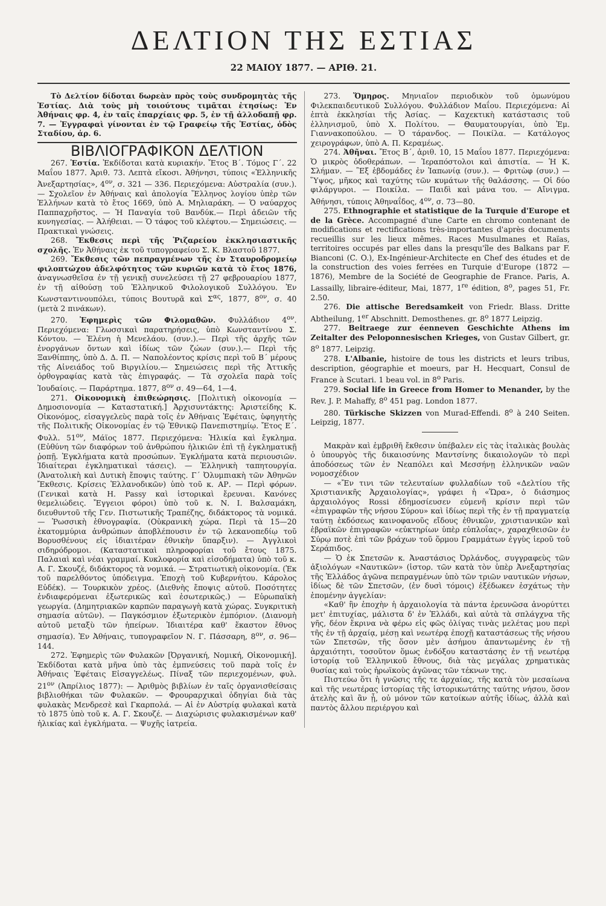ΔΕΛΤΙΟΝ ΤΗΣ ΕΣΤΙΑΣ
22 ΜΑΙΟΥ 1877. — ΑΡΙΘ. 21.
Τὸ Δελτίον δίδοται δωρεὰν πρὸς τοὺς συνδρομητὰς τῆς Ἑστίας. Διὰ τοὺς μὴ τοιούτους τιμᾶται ἐτησίως: Ἐν Ἀθήναις φρ. 4, ἐν ταῖς ἐπαρχίαις φρ. 5, ἐν τῇ ἀλλοδαπῇ φρ. 7. — Ἐγγραφαὶ γίνονται ἐν τῷ Γραφείῳ τῆς Ἑστίας, ὁδὸς Σταδίου, ἀρ. 6.
ΒΙΒΛΙΟΓΡΑΦΙΚΟΝ ΔΕΛΤΙΟΝ
267. Ἑστία. Ἐκδίδοται κατὰ κυριακήν. Ἔτος Β΄. Τόμος Γ΄. 22 Μαΐου 1877. Ἀριθ. 73. Λεπτὰ εἴκοσι. Ἀθήνησι, τύποις «Ἑλληνικῆς Ἀνεξαρτησίας», 4<sup>ον</sup>, σ. 321 — 336. Περιεχόμενα: Αὐστραλία (συν.).— Σχολεῖον ἐν Ἀθήναις καὶ ἀπολογία Ἕλληνος λογίου ὑπὲρ τῶν Ἑλλήνων κατὰ τὸ ἔτος 1669, ὑπὸ Α. Μηλιαράκη. — Ὁ ναύαρχος Παππαχρῆστος. — Ἡ Παναγία τοῦ Βανδύκ.— Περὶ ἀδειῶν τῆς κυνηγεσίας. — Ἀλήθειαι. — Ὁ τάφος τοῦ κλέφτου.— Σημειώσεις. — Πρακτικαὶ γνώσεις.
268. Ἔκθεσις περὶ τῆς Ῥιζαρείου ἐκκλησιαστικῆς σχολῆς. Ἐν Ἀθήναις ἐκ τοῦ τυπογραφείου Σ. Κ. Βλαστοῦ 1877.
269. Ἔκθεσις τῶν πεπραγμένων τῆς ἐν Σταυροδρομείῳ φιλοπτώχου ἀδελφότητος τῶν κυριῶν κατὰ τὸ ἔτος 1876, ἀναγνωσθεῖσα ἐν τῇ γενικῇ συνελεύσει τῇ 27 φεβρουαρίου 1877, ἐν τῇ αἰθούσῃ τοῦ Ἑλληνικοῦ Φιλολογικοῦ Συλλόγου. Ἐν Κωνσταντινουπόλει, τύποις Βουτυρᾶ καὶ Σ<sup>ας</sup>, 1877, 8<sup>ον</sup>, σ. 40 (μετὰ 2 πινάκων).
270. Ἐφημερὶς τῶν Φιλομαθῶν. Φυλλάδιον 4<sup>ον</sup>. Περιεχόμενα: Γλωσσικαὶ παρατηρήσεις, ὑπὸ Κωνσταντίνου Σ. Κόντου. — Ἑλένη ἡ Μενελάου. (συν.).— Περὶ τῆς ἀρχῆς τῶν ἐνοργάνων ὄντων καὶ ἰδίως τῶν ζώων (συν.).— Περὶ τῆς Ξανθίππης, ὑπὸ Δ. Δ. Π. — Ναπολέοντος κρίσις περὶ τοῦ Β΄ μέρους τῆς Αἰνειάδος τοῦ Βιργιλίου.— Σημειώσεις περὶ τῆς Ἀττικῆς ὀρθογραφίας κατὰ τὰς ἐπιγραφάς. — Τὰ σχολεῖα παρὰ τοῖς Ἰουδαίοις. — Παράρτημα. 1877, 8<sup>ον</sup> σ. 49—64, 1—4.
271. Οἰκονομικὴ ἐπιθεώρησις. [Πολιτικὴ οἰκονομία — Δημοσιονομία — Καταστατική.] Ἀρχισυντάκτης: Ἀριστείδης Κ. Οἰκονόμος, εἰσαγγελεὺς παρὰ τοῖς ἐν Ἀθήναις Ἐφέταις, ὑφηγητὴς τῆς Πολιτικῆς Οἰκονομίας ἐν τῷ Ἐθνικῷ Πανεπιστημίῳ. Ἔτος Ε΄. Φυλλ. 51<sup>ον</sup>, Μάϊος 1877. Περιεχόμενα: Ἡλικία καὶ ἔγκλημα. (Εὐθύνη τῶν διαφόρων τοῦ ἀνθρώπου ἡλικιῶν ἐπὶ τῇ ἐγκληματικῇ ῥοπῇ. Ἐγκλήματα κατὰ προσώπων. Ἐγκλήματα κατὰ περιουσιῶν. Ἰδιαίτεραι ἐγκληματικαὶ τάσεις). — Ἑλληνικὴ ταπητουργία. (Ἀνατολικὴ καὶ Δυτικὴ ἔποψις ταύτης. Γ΄ Ὀλυμπιακὴ τῶν Ἀθηνῶν Ἔκθεσις. Κρίσεις Ἑλλανοδικῶν) ὑπὸ τοῦ κ. ΑΡ. — Περὶ φόρων. (Γενικαὶ κατὰ Η. Passy καὶ ἱστορικαὶ ἔρευναι. Κανόνες θεμελιώδεις. Ἔγγειοι φόροι) ὑπὸ τοῦ κ. Ν. Ι. Βαλσαμάκη, διευθυντοῦ τῆς Γεν. Πιστωτικῆς Τραπέζης, διδάκτορος τὰ νομικά. — Ῥωσσικὴ ἐθνογραφία. (Οὐκρανικὴ χώρα. Περὶ τὰ 15—20 ἑκατομμύρια ἀνθρώπων ἀποβλέπουσιν ἐν τῷ λεκανοπεδίῳ τοῦ Βορυσθένους εἰς ἰδιαιτέραν ἐθνικὴν ὕπαρξιν). — Ἀγγλικοὶ σιδηρόδρομοι. (Καταστατικαὶ πληροφορίαι τοῦ ἔτους 1875. Παλαιαὶ καὶ νέαι γραμμαί. Κυκλοφορία καὶ εἰσοδήματα) ὑπὸ τοῦ κ. Α. Γ. Σκουζέ, διδάκτορος τὰ νομικά. — Στρατιωτικὴ οἰκονομία. (Ἐκ τοῦ παρελθόντος ὑπόδειγμα. Ἐποχὴ τοῦ Κυβερνήτου. Κάρολος Εὐδέκ). — Τουρκικὸν χρέος. (Διεθνὴς ἔποψις αὐτοῦ. Ποσότητες ἐνδιαφερόμεναι ἐξωτερικῶς καὶ ἐσωτερικῶς.) — Εὐρωπαϊκὴ γεωργία. (Δημητριακῶν καρπῶν παραγωγὴ κατὰ χώρας. Συγκριτικὴ σημασία αὐτῶν). — Παγκόσμιον ἐξωτερικὸν ἐμπόριον. (Διανομὴ αὐτοῦ μεταξὺ τῶν ἠπείρων. Ἰδιαιτέρα καθ' ἕκαστον ἔθνος σημασία). Ἐν Ἀθήναις, τυπογραφεῖον Ν. Γ. Πάσσαρη, 8<sup>ον</sup>, σ. 96—144.
272. Ἐφημερὶς τῶν Φυλακῶν [Ὀργανική, Νομική, Οἰκονομική]. Ἐκδίδοται κατὰ μῆνα ὑπὸ τὰς ἐμπνεύσεις τοῦ παρὰ τοῖς ἐν Ἀθήναις Ἐφέταις Εἰσαγγελέως. Πίναξ τῶν περιεχομένων, φυλ. 21<sup>ον</sup> (Ἀπρίλιος 1877): — Ἀριθμὸς βιβλίων ἐν ταῖς ὀργανισθείσαις βιβλιοθήκαι τῶν Φυλακῶν. — Φρουραρχικαὶ ὁδηγίαι διὰ τὰς φυλακὰς Μενδρεσὲ καὶ Γκαρπολά. — Αἱ ἐν Αὐστρίᾳ φυλακαὶ κατὰ τὸ 1875 ὑπὸ τοῦ κ. Α. Γ. Σκουζέ. — Διαχώρισις φυλακισμένων καθ' ἡλικίας καὶ ἐγκλήματα. — Ψυχῆς ἰατρεία.
273. Ὅμηρος. Μηνιαῖον περιοδικὸν τοῦ ὁμωνύμου Φιλεκπαιδευτικοῦ Συλλόγου. Φυλλάδιον Μαΐου. Περιεχόμενα: Αἱ ἑπτὰ ἐκκλησίαι τῆς Ἀσίας. — Καχεκτικὴ κατάστασις τοῦ ἑλληνισμοῦ, ὑπὸ Χ. Πολίτου. — Θαυματουργίαι, ὑπὸ Ἐμ. Γιαννακοπούλου. — Ὁ τάρανδος. — Ποικίλα. — Κατάλογος χειρογράφων, ὑπὸ Α. Π. Κεραμέως.
274. Ἀθῆναι. Ἔτος Β΄, ἀριθ. 10, 15 Μαΐου 1877. Περιεχόμενα: Ὁ μικρὸς ὁδοθεράπων. — Ἱεραπόστολοι καὶ ἀπιστία. — Ἡ Κ. Σλήμαν. — Ἓξ ἑβδομάδες ἐν Ἰαπωνίᾳ (συν.). — Φριτὼφ (συν.) — Ὕψος, μῆκος καὶ ταχύτης τῶν κυμάτων τῆς θαλάσσης. — Οἱ δύο φιλάργυροι. — Ποικίλα. — Παιδὶ καὶ μάνα του. — Αἴνιγμα. Ἀθήνησι, τύποις Ἀθηναΐδος, 4<sup>ον</sup>, σ. 73—80.
275. Ethnographie et statistique de la Turquie d'Europe et de la Grèce. Accompagné d'une Carte en chromo contenant de modifications et rectifications très-importantes d'après documents recueillis sur les lieux mêmes. Races Musulmanes et Raïas, territoires occupés par elles dans la presqu'île des Balkans par F. Bianconi (C. O.), Ex-Ingénieur-Architecte en Chef des études et de la construction des voies ferrées en Turquie d'Europe (1872 — 1876), Membre de la Société de Geographie de France. Paris, A. Lassailly, libraire-éditeur, Mai, 1877, 1<sup>re</sup> édition, 8<sup>o</sup>, pages 51, Fr. 2.50.
276. Die attische Beredsamkeit von Friedr. Blass. Dritte Abtheilung, 1<sup>er</sup> Abschnitt. Demosthenes. gr. 8<sup>o</sup> 1877 Leipzig.
277. Beitraege zur éenneven Geschichte Athens im Zeitalter des Peloponnesischen Krieges, von Gustav Gilbert, gr. 8<sup>o</sup> 1877. Leipzig.
278. L'Albanie, histoire de tous les districts et leurs tribus, description, géographie et moeurs, par H. Hecquart, Consul de France à Scutari. 1 beau vol. in 8<sup>o</sup> Paris.
279. Social life in Greece from Homer to Menander, by the Rev. J. P. Mahaffy, 8<sup>o</sup> 451 pag. London 1877.
280. Türkische Skizzen von Murad-Effendi. 8<sup>o</sup> à 240 Seiten. Leipzig, 1877.
Μακρὰν καὶ ἐμβριθῆ ἔκθεσιν ὑπέβαλεν εἰς τὰς ἰταλικὰς βουλὰς ὁ ὑπουργὸς τῆς δικαιοσύνης Μαντσίνης δικαιολογῶν τὸ περὶ ἀποδόσεως τῶν ἐν Νεαπόλει καὶ Μεσσήνῃ ἑλληνικῶν ναῶν νομοσχέδιον
— «Ἔν τινι τῶν τελευταίων φυλλαδίων τοῦ «Δελτίου τῆς Χριστιανικῆς Ἀρχαιολογίας», γράφει ἡ «Ὥρα», ὁ διάσημος ἀρχαιολόγος Rossi ἐδημοσίευσεν εὐμενῆ κρίσιν περὶ τῶν «ἐπιγραφῶν τῆς νήσου Σύρου» καὶ ἰδίως περὶ τῆς ἐν τῇ πραγματείᾳ ταύτῃ ἐκδόσεως καινοφανοῦς εἴδους ἐθνικῶν, χριστιανικῶν καὶ ἑβραϊκῶν ἐπιγραφῶν «εὐκτηρίων ὑπὲρ εὐπλοΐας», χαραχθεισῶν ἐν Σύρῳ ποτὲ ἐπὶ τῶν βράχων τοῦ ὅρμου Γραμμάτων ἐγγὺς ἱεροῦ τοῦ Σεράπιδος.
— Ὁ ἐκ Σπετσῶν κ. Ἀναστάσιος Ὀρλάνδος, συγγραφεὺς τῶν ἀξιολόγων «Ναυτικῶν» (ἱστορ. τῶν κατὰ τὸν ὑπὲρ Ἀνεξαρτησίας τῆς Ἑλλάδος ἀγῶνα πεπραγμένων ὑπὸ τῶν τριῶν ναυτικῶν νήσων, ἰδίως δὲ τῶν Σπετσῶν, (ἐν δυσὶ τόμοις) ἐξέδωκεν ἐσχάτως τὴν ἑπομένην ἀγγελίαν:
«Καθ' ἣν ἐποχὴν ἡ ἀρχαιολογία τὰ πάντα ἐρευνῶσα ἀνορύττει μετ' ἐπιτυχίας, μάλιστα δ' ἐν Ἑλλάδι, καὶ αὐτὰ τὰ σπλάγχνα τῆς γῆς, δέον ἔκρινα νὰ φέρω εἰς φῶς ὀλίγας τινὰς μελέτας μου περὶ τῆς ἐν τῇ ἀρχαίᾳ, μέσῃ καὶ νεωτέρᾳ ἐποχῇ καταστάσεως τῆς νήσου τῶν Σπετσῶν, τῆς ὅσον μὲν ἀσήμου ἀπαντωμένης ἐν τῇ ἀρχαιότητι, τοσοῦτον ὅμως ἐνδόξου καταστάσης ἐν τῇ νεωτέρᾳ ἱστορίᾳ τοῦ Ἑλληνικοῦ ἔθνους, διὰ τὰς μεγάλας χρηματικὰς θυσίας καὶ τοὺς ἡρωϊκοὺς ἀγῶνας τῶν τέκνων της.
Πιστεύω ὅτι ἡ γνῶσις τῆς τε ἀρχαίας, τῆς κατὰ τὸν μεσαίωνα καὶ τῆς νεωτέρας ἱστορίας τῆς ἱστορικωτάτης ταύτης νήσου, ὅσον ἀτελὴς καὶ ἂν ᾖ, οὐ μόνον τῶν κατοίκων αὐτῆς ἰδίως, ἀλλὰ καὶ παντὸς ἄλλου περιέργου καὶ